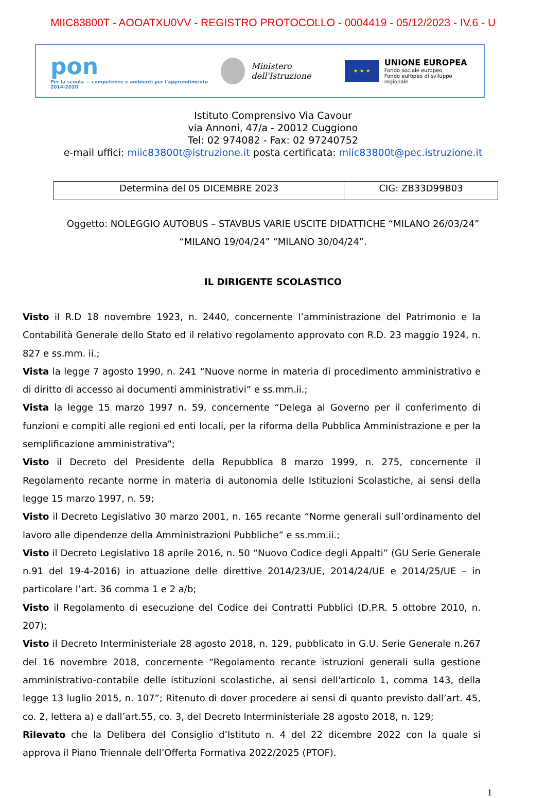MIIC83800T - AOOATXU0VV - REGISTRO PROTOCOLLO - 0004419 - 05/12/2023 - IV.6 - U
pon
Per la scuola — competenze e ambienti per l'apprendimento 2014-2020
Ministero dell'Istruzione
★ ★ ★
UNIONE EUROPEA
Fondo sociale europeo
Fondo europeo di sviluppo regionale
Istituto Comprensivo Via Cavour
via Annoni, 47/a - 20012 Cuggiono
Tel: 02 974082 - Fax: 02 97240752
e-mail uffici: miic83800t@istruzione.it posta certificata: miic83800t@pec.istruzione.it
| Determina del 05 DICEMBRE 2023 | CIG: ZB33D99B03 |
Oggetto: NOLEGGIO AUTOBUS – STAVBUS VARIE USCITE DIDATTICHE “MILANO 26/03/24”
“MILANO 19/04/24” “MILANO 30/04/24”.
IL DIRIGENTE SCOLASTICO
Visto il R.D 18 novembre 1923, n. 2440, concernente l’amministrazione del Patrimonio e la Contabilità Generale dello Stato ed il relativo regolamento approvato con R.D. 23 maggio 1924, n. 827 e ss.mm. ii.;
Vista la legge 7 agosto 1990, n. 241 “Nuove norme in materia di procedimento amministrativo e di diritto di accesso ai documenti amministrativi” e ss.mm.ii.;
Vista la legge 15 marzo 1997 n. 59, concernente “Delega al Governo per il conferimento di funzioni e compiti alle regioni ed enti locali, per la riforma della Pubblica Amministrazione e per la semplificazione amministrativa";
Visto il Decreto del Presidente della Repubblica 8 marzo 1999, n. 275, concernente il Regolamento recante norme in materia di autonomia delle Istituzioni Scolastiche, ai sensi della legge 15 marzo 1997, n. 59;
Visto il Decreto Legislativo 30 marzo 2001, n. 165 recante “Norme generali sull’ordinamento del lavoro alle dipendenze della Amministrazioni Pubbliche” e ss.mm.ii.;
Visto il Decreto Legislativo 18 aprile 2016, n. 50 “Nuovo Codice degli Appalti” (GU Serie Generale n.91 del 19-4-2016) in attuazione delle direttive 2014/23/UE, 2014/24/UE e 2014/25/UE – in particolare l’art. 36 comma 1 e 2 a/b;
Visto il Regolamento di esecuzione del Codice dei Contratti Pubblici (D.P.R. 5 ottobre 2010, n. 207);
Visto il Decreto Interministeriale 28 agosto 2018, n. 129, pubblicato in G.U. Serie Generale n.267 del 16 novembre 2018, concernente “Regolamento recante istruzioni generali sulla gestione amministrativo-contabile delle istituzioni scolastiche, ai sensi dell'articolo 1, comma 143, della legge 13 luglio 2015, n. 107”; Ritenuto di dover procedere ai sensi di quanto previsto dall’art. 45, co. 2, lettera a) e dall’art.55, co. 3, del Decreto Interministeriale 28 agosto 2018, n. 129;
Rilevato che la Delibera del Consiglio d’Istituto n. 4 del 22 dicembre 2022 con la quale si approva il Piano Triennale dell’Offerta Formativa 2022/2025 (PTOF).
1